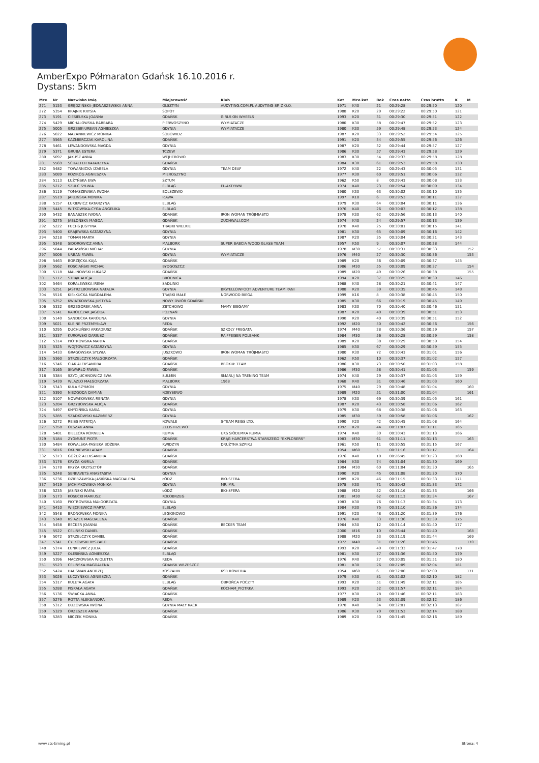AmberExpo Półmaraton Gdańsk 16.10.2016 r.
Dystans: 5km
| Mce | Nr | Nazwisko Imię | Miejscowość | Klub | Kat | Mce kat | Rok | Czas netto | Czas brutto | K | M |
| --- | --- | --- | --- | --- | --- | --- | --- | --- | --- | --- | --- |
| 271 | 5153 | GRĘDZIŃSKA-JEDNASZEWSKA ANNA | OLSZTYN | AUDYTING.COM.PL AUDYTING SP. Z O.O. | 1971 | K40 | 21 | 00:29:28 | 00:29:50 | 120 | |
| 272 | 5354 | KRAJNIK KRYSIA | SOPOT | | 1988 | K20 | 29 | 00:29:22 | 00:29:50 | 121 | |
| 273 | 5191 | CIESIELSKA JOANNA | GDAŃSK | GIRLS ON WHEELS | 1993 | K20 | 31 | 00:29:30 | 00:29:51 | 122 | |
| 274 | 5429 | MICHALOWSKA BARBARA | PIERWOSZYNO | WYMIATACZE | 1980 | K30 | 58 | 00:29:47 | 00:29:52 | 123 | |
| 275 | 5005 | GRZESIK-URBAN AGNIESZKA | GDYNIA | WYMIATACZE | 1980 | K30 | 59 | 00:29:48 | 00:29:53 | 124 | |
| 276 | 5022 | MAZANKIEWICZ MONIKA | SOBOWIDZ | | 1987 | K20 | 33 | 00:29:52 | 00:29:54 | 125 | |
| 277 | 5565 | KAŹMIERCZAK KAROLINA | GDAŃSK | | 1991 | K20 | 34 | 00:29:55 | 00:29:56 | 126 | |
| 278 | 5461 | LEWANDOWSKA MAGDA | GDYNIA | | 1987 | K20 | 32 | 00:29:44 | 00:29:57 | 127 | |
| 279 | 5371 | GRUBA ESTERA | TCZEW | | 1986 | K30 | 57 | 00:29:43 | 00:29:58 | 129 | |
| 280 | 5097 | JAKUSZ ANNA | WEJHEROWO | | 1983 | K30 | 54 | 00:29:33 | 00:29:58 | 128 | |
| 281 | 5569 | SCHAEFER KATARZYNA | GDAŃSK | | 1984 | K30 | 61 | 00:29:53 | 00:29:58 | 130 | |
| 282 | 5482 | TOWARNICKA IZABELA | GDYNIA | TEAM DEAF | 1972 | K40 | 22 | 00:29:43 | 00:30:05 | 131 | |
| 283 | 5089 | KOZIRÓG AGNIESZKA | MIEROSZYNO | | 1977 | K30 | 60 | 00:29:51 | 00:30:06 | 132 | |
| 284 | 5113 | ŁUŻYŃSKA EWA | SZTUM | | 1962 | K50 | 8 | 00:29:43 | 00:30:08 | 133 | |
| 285 | 5212 | SZULC SYLWIA | ELBLĄG | EL-AKTYWNI | 1974 | K40 | 23 | 00:29:54 | 00:30:09 | 134 | |
| 286 | 5119 | TOMASZEWSKA IWONA | BOLSZEWO | | 1980 | K30 | 63 | 00:30:02 | 00:30:10 | 135 | |
| 287 | 5519 | JARLIŃSKA MONIKA | IŁAWA | | 1997 | K18 | 6 | 00:29:53 | 00:30:11 | 137 | |
| 288 | 5157 | ŁUKIEWICZ KATARZYNA | ELBLĄG | | 1979 | K30 | 64 | 00:30:04 | 00:30:11 | 136 | |
| 289 | 5445 | WITKOWSKA-CYGA ANGELIKA | ELBLAG | | 1976 | K40 | 26 | 00:30:03 | 00:30:12 | 138 | |
| 290 | 5432 | BANASZEK IWONA | GDANSK | IRON WOMAN TRÓJMIASTO | 1978 | K30 | 62 | 00:29:56 | 00:30:13 | 140 | |
| 291 | 5275 | JABŁOŃSKA MAGDA | GDAŃSK | ZUCHWALI.COM | 1974 | K40 | 24 | 00:29:57 | 00:30:13 | 139 | |
| 292 | 5222 | FUCHS JUSTYNA | TRĄBKI WIELKIE | | 1970 | K40 | 25 | 00:30:01 | 00:30:15 | 141 | |
| 293 | 5400 | KRAJEWSKA KATARZYNA | GDYNIA | | 1981 | K30 | 65 | 00:30:09 | 00:30:16 | 142 | |
| 294 | 5218 | TOMAN MARTA | GDYNIA | | 1987 | K20 | 35 | 00:30:04 | 00:30:21 | 143 | |
| 295 | 5348 | SIDOROWICZ ANNA | MALBORK | SUPER BABCIA WOOD GLASS TEAM | 1957 | K50 | 9 | 00:30:07 | 00:30:28 | 144 | |
| 296 | 5044 | PARASIŃSKI MICHAŁ | GDYNIA | | 1978 | M30 | 57 | 00:30:31 | 00:30:33 | | 152 |
| 297 | 5006 | URBAN PAWEŁ | GDYNIA | WYMIATACZE | 1976 | M40 | 27 | 00:30:30 | 00:30:36 | | 153 |
| 298 | 5463 | BORZĘCKA KAJA | GDAŃSK | | 1989 | K20 | 36 | 00:30:09 | 00:30:37 | 145 | |
| 299 | 5562 | KOŚCIAŃSKI MICHAŁ | BYDGOSZCZ | | 1986 | M30 | 55 | 00:30:09 | 00:30:37 | | 154 |
| 300 | 5118 | MALINOWSKI ŁUKASZ | GDAŃSK | | 1989 | M20 | 49 | 00:30:26 | 00:30:38 | | 155 |
| 301 | 5117 | STRĄK ALICJA | BRODNICA | | 1994 | K20 | 37 | 00:30:25 | 00:30:39 | 146 | |
| 302 | 5464 | KORAŁEWSKA IRENA | SADLINKI | | 1968 | K40 | 28 | 00:30:21 | 00:30:41 | 147 | |
| 303 | 5251 | JASTRZĘBOWSKA NATALIA | GDYNIA | BIGYELLOWFOOT ADVENTURE TEAM PANI | 1988 | K20 | 39 | 00:30:35 | 00:30:45 | 148 | |
| 304 | 5516 | KIEŁKUCKA MAGDALENA | TRĄBKI MAŁE | NORWOOD BIEGA | 1999 | K16 | 8 | 00:30:38 | 00:30:45 | 150 | |
| 305 | 5252 | KWIATKOWSKA JUSTYNA | NOWY DWÓR GDAŃSKI | | 1985 | K30 | 66 | 00:30:19 | 00:30:45 | 149 | |
| 306 | 5332 | GRZEGOREK ANNA | ZBYCHOWO | MAMY BIEGAMY | 1983 | K30 | 70 | 00:30:40 | 00:30:46 | 151 | |
| 307 | 5141 | KAROLCZAK JAGODA | POZNAŃ | | 1987 | K20 | 40 | 00:30:39 | 00:30:51 | 153 | |
| 308 | 5140 | SANDECKA KAROLINA | GDYNIA | | 1990 | K20 | 40 | 00:30:39 | 00:30:51 | 152 | |
| 309 | 5021 | KLEINE PRZEMYSŁAW | REDA | | 1992 | M20 | 50 | 00:30:42 | 00:30:56 | | 156 |
| 310 | 5295 | DUCHLIŃSKI ARKADIUSZ | GDAŃSK | SZKOŁY FREGATA | 1974 | M40 | 28 | 00:30:36 | 00:30:59 | | 157 |
| 311 | 5337 | KUROWSKI DARIUSZ | GDAŃSK | RAIFFEISEN POLBANK | 1984 | M30 | 56 | 00:30:28 | 00:30:59 | | 158 |
| 312 | 5314 | PIOTROWSKA MARTA | GDAŃSK | | 1989 | K20 | 38 | 00:30:29 | 00:30:59 | 154 | |
| 313 | 5325 | WÓJTOWICZ KATARZYNA | GDYNIA | | 1985 | K30 | 67 | 00:30:29 | 00:30:59 | 155 | |
| 314 | 5433 | GRAGOWSKA SYLWIA | JUSZKOWO | IRON WOMAN TRÓJMIASTO | 1980 | K30 | 72 | 00:30:43 | 00:31:01 | 156 | |
| 315 | 5360 | STRZELCZYK MAŁGORZATA | GDAŃSK | | 1962 | K50 | 10 | 00:30:37 | 00:31:02 | 157 | |
| 316 | 5346 | CIAK ALEKSANDRA | GDAŃSK | BROKUŁ TEAM | 1986 | K30 | 73 | 00:30:50 | 00:31:03 | 158 | |
| 317 | 5165 | SKWARŁO PAWEŁ | GDAŃSK | | 1986 | M30 | 58 | 00:30:41 | 00:31:03 | | 159 |
| 318 | 5384 | SZYC-JUCHNOWICZ EWA | SULMIN | SMARUJ NA TRENING TEAM | 1974 | K40 | 29 | 00:30:37 | 00:31:03 | 159 | |
| 319 | 5439 | WLAZLO MAŁGORZATA | MALBORK | 1968 | 1968 | K40 | 31 | 00:30:46 | 00:31:03 | 160 | |
| 320 | 5343 | KULA SZYMON | GDYNIA | | 1975 | M40 | 29 | 00:30:48 | 00:31:04 | | 160 |
| 321 | 5390 | NIEZGODA DAMIAN | KOBYSEWO | | 1989 | M20 | 51 | 00:31:00 | 00:31:04 | | 161 |
| 322 | 5107 | NOWAKOWSKA RENATA | GDYNIA | | 1978 | K30 | 69 | 00:30:39 | 00:31:05 | 161 | |
| 323 | 5284 | GRZYBOWSKA ALICJA | GDAŃSK | | 1987 | K20 | 43 | 00:30:58 | 00:31:06 | 162 | |
| 324 | 5497 | KNYCIŃSKA KASIA | GDYNIA | | 1979 | K30 | 68 | 00:30:38 | 00:31:06 | 163 | |
| 325 | 5285 | SZADKOWSKI KAZIMIERZ | GDYNIA | | 1985 | M30 | 59 | 00:30:58 | 00:31:06 | | 162 |
| 326 | 5272 | REISS PATRYCJA | KOWALE | S-TEAM REISS LTD. | 1990 | K20 | 42 | 00:30:45 | 00:31:08 | 164 | |
| 327 | 5358 | OLSZAK ANNA | ZELISTRZEWO | | 1992 | K20 | 44 | 00:31:07 | 00:31:11 | 165 | |
| 328 | 5481 | BIELECKA KORNELIA | RUMIA | UKS SIÓDEMKA RUMIA | 1974 | K40 | 30 | 00:30:43 | 00:31:13 | 166 | |
| 329 | 5184 | ZYGMUNT PIOTR | GDAŃSK | KRĄG HARCERSTWA STARSZEGO "EXPLORERS" | 1983 | M30 | 61 | 00:31:11 | 00:31:13 | | 163 |
| 330 | 5484 | KOWALSKA-PASIEKA BOŻENA | KWIDZYN | DRUŻYNA SZPIKU | 1961 | K50 | 11 | 00:30:55 | 00:31:15 | 167 | |
| 331 | 5016 | OKUNIEWSKI ADAM | GDAŃSK | | 1954 | M60 | 5 | 00:31:16 | 00:31:17 | | 164 |
| 332 | 5373 | GÓŹDŹ ALEKSANDRA | GDAŃSK | | 1976 | K40 | 10 | 00:26:45 | 00:31:23 | 168 | |
| 333 | 5176 | KRYŻA KAMILA | GDAŃSK | | 1984 | K30 | 74 | 00:31:04 | 00:31:30 | 169 | |
| 334 | 5178 | KRYŻA KRZYSZTOF | GDAŃSK | | 1984 | M30 | 60 | 00:31:04 | 00:31:30 | | 165 |
| 335 | 5248 | SENKAVETS ANASTASIYA | GDYNIA | | 1990 | K20 | 45 | 00:31:08 | 00:31:30 | 170 | |
| 336 | 5236 | DZIERŻAWSKA-JASIŃSKA MAGDALENA | ŁÓDŹ | BIO-SFERA | 1989 | K20 | 46 | 00:31:15 | 00:31:33 | 171 | |
| 337 | 5419 | JACHIMKOWSKA MONIKA | GDYNIA | MR. MR. | 1978 | K30 | 71 | 00:30:42 | 00:31:33 | 172 | |
| 338 | 5235 | JASIŃSKI RAFAŁ | ŁÓDŹ | BIO-SFERA | 1988 | M20 | 52 | 00:31:16 | 00:31:33 | | 166 |
| 339 | 5173 | KOSECKI MARIUSZ | KOŁOBRZEG | | 1981 | M30 | 62 | 00:31:13 | 00:31:34 | | 167 |
| 340 | 5160 | PIOTROWSKA MAŁGORZATA | GDYNIA | | 1983 | K30 | 76 | 00:31:13 | 00:31:34 | 173 | |
| 341 | 5410 | WIĘCKIEWICZ MARTA | ELBLĄG | | 1984 | K30 | 75 | 00:31:10 | 00:31:36 | 174 | |
| 342 | 5548 | BRONOWSKA MONIKA | LEGIONOWO | | 1991 | K20 | 48 | 00:31:20 | 00:31:39 | 176 | |
| 343 | 5340 | KSIAZEK MAGDALENA | GDAŃSK | | 1976 | K40 | 33 | 00:31:36 | 00:31:39 | 175 | |
| 344 | 5458 | BECKER JOANNA | GDAŃSK | BECKER TEAM | 1964 | K50 | 12 | 00:31:14 | 00:31:40 | 177 | |
| 345 | 5522 | CELINSKI DANIEL | GDAŃSK | | 2000 | M16 | 10 | 00:26:44 | 00:31:40 | | 168 |
| 346 | 5072 | STRZELCZYK DANIEL | GDAŃSK | | 1988 | M20 | 53 | 00:31:19 | 00:31:44 | | 169 |
| 347 | 5341 | CYLKOWSKI RYSZARD | GDAŃSK | | 1972 | M40 | 31 | 00:31:26 | 00:31:46 | | 170 |
| 348 | 5374 | ŁUNKIEWICZ JULIA | GDAŃSK | | 1993 | K20 | 49 | 00:31:33 | 00:31:47 | 178 | |
| 349 | 5227 | OLESIŃSKA AGNIESZKA | ELBLĄG | | 1981 | K30 | 77 | 00:31:36 | 00:31:50 | 179 | |
| 350 | 5396 | MĄCZKOWSKA WIOLETTA | REDA | | 1976 | K40 | 27 | 00:30:05 | 00:31:51 | 180 | |
| 351 | 5523 | CELIŃSKA MAGDALENA | GDANSK WRZESZCZ | | 1981 | K30 | 26 | 00:27:09 | 00:32:04 | 181 | |
| 352 | 5424 | HAUSMAN ANDRZEJ | KOSZALIN | KSR ROWERIA | 1954 | M60 | 6 | 00:32:00 | 00:32:09 | | 171 |
| 353 | 5026 | ŁUCZYŃSKA AGNIESZKA | GDAŃSK | | 1979 | K30 | 81 | 00:32:02 | 00:32:10 | 182 | |
| 354 | 5317 | KULETA AGATA | ELBLĄG | OBROŃCA POCZTY | 1993 | K20 | 51 | 00:31:49 | 00:32:11 | 185 | |
| 355 | 5288 | PISKAŁA AGATA | GDAŃSK | KOCHAM_PIOTRKA | 1993 | K20 | 52 | 00:31:57 | 00:32:11 | 184 | |
| 356 | 5136 | ŚWIACKA ANNA | GDAŃSK | | 1977 | K30 | 78 | 00:31:46 | 00:32:11 | 183 | |
| 357 | 5276 | ROTTA ALEKSANDRA | REDA | | 1989 | K20 | 53 | 00:32:09 | 00:32:12 | 186 | |
| 358 | 5312 | DUZOWSKA IWONA | GDYNIA MAŁY KACK | | 1970 | K40 | 34 | 00:32:01 | 00:32:13 | 187 | |
| 359 | 5329 | ORZESZEK ANNA | GDAŃSK | | 1986 | K30 | 79 | 00:31:53 | 00:32:14 | 188 | |
| 360 | 5283 | MICZEK MONIKA | GDAŃSK | | 1989 | K20 | 50 | 00:31:45 | 00:32:16 | 189 | |
www.sts-timing.pl Strona: 4